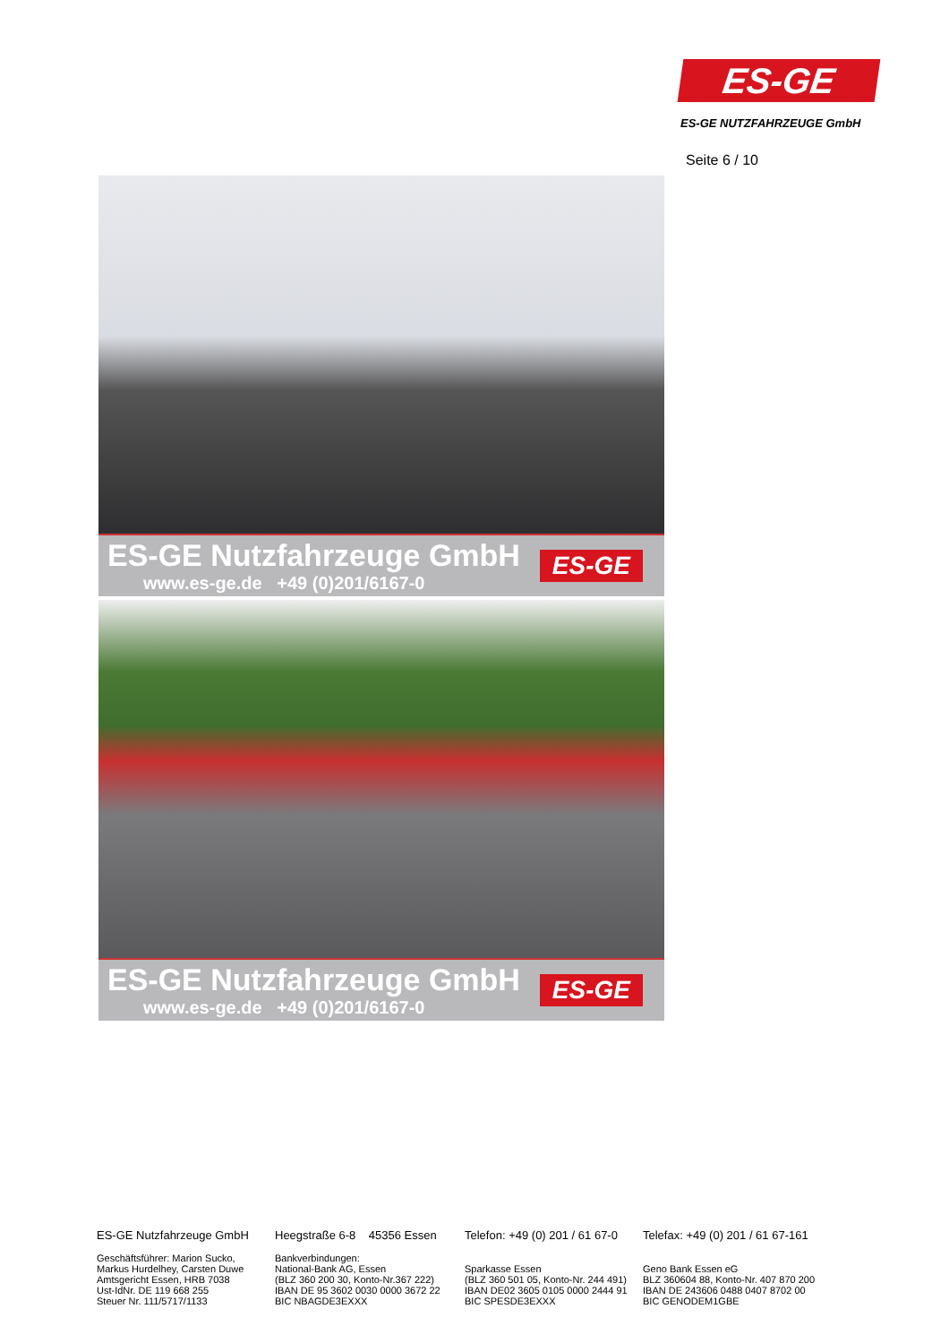ES-GE
ES-GE NUTZFAHRZEUGE GmbH
Seite 6 / 10
ES-GE Nutzfahrzeuge GmbH
www.es-ge.de +49 (0)201/6167-0
ES-GE
ES-GE Nutzfahrzeuge GmbH
www.es-ge.de +49 (0)201/6167-0
ES-GE
ES-GE Nutzfahrzeuge GmbH
Geschäftsführer: Marion Sucko,
Markus Hurdelhey, Carsten Duwe
Amtsgericht Essen, HRB 7038
Ust-IdNr. DE 119 668 255
Steuer Nr. 111/5717/1133
Heegstraße 6-8 45356 Essen
Bankverbindungen:
National-Bank AG, Essen
(BLZ 360 200 30, Konto-Nr.367 222)
IBAN DE 95 3602 0030 0000 3672 22
BIC NBAGDE3EXXX
Telefon: +49 (0) 201 / 61 67-0
Sparkasse Essen
(BLZ 360 501 05, Konto-Nr. 244 491)
IBAN DE02 3605 0105 0000 2444 91
BIC SPESDE3EXXX
Telefax: +49 (0) 201 / 61 67-161
Geno Bank Essen eG
BLZ 360604 88, Konto-Nr. 407 870 200
IBAN DE 243606 0488 0407 8702 00
BIC GENODEM1GBE